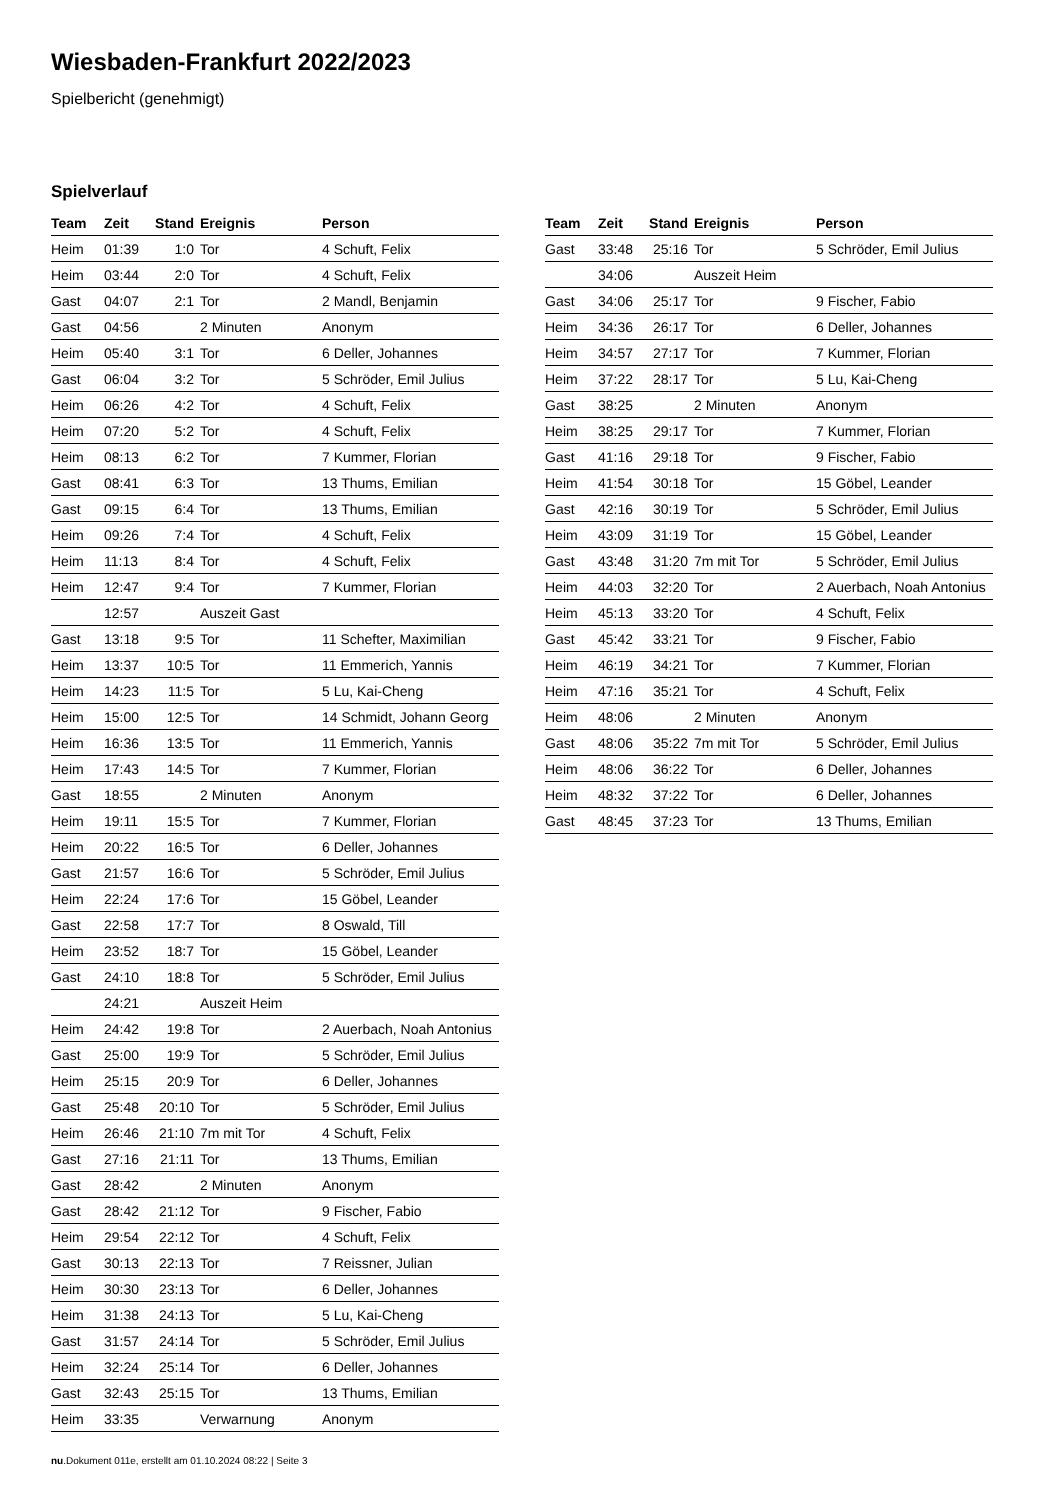Wiesbaden-Frankfurt 2022/2023
Spielbericht (genehmigt)
Spielverlauf
| Team | Zeit | Stand | Ereignis | Person |
| --- | --- | --- | --- | --- |
| Heim | 01:39 | 1:0 | Tor | 4 Schuft, Felix |
| Heim | 03:44 | 2:0 | Tor | 4 Schuft, Felix |
| Gast | 04:07 | 2:1 | Tor | 2 Mandl, Benjamin |
| Gast | 04:56 | | 2 Minuten | Anonym |
| Heim | 05:40 | 3:1 | Tor | 6 Deller, Johannes |
| Gast | 06:04 | 3:2 | Tor | 5 Schröder, Emil Julius |
| Heim | 06:26 | 4:2 | Tor | 4 Schuft, Felix |
| Heim | 07:20 | 5:2 | Tor | 4 Schuft, Felix |
| Heim | 08:13 | 6:2 | Tor | 7 Kummer, Florian |
| Gast | 08:41 | 6:3 | Tor | 13 Thums, Emilian |
| Gast | 09:15 | 6:4 | Tor | 13 Thums, Emilian |
| Heim | 09:26 | 7:4 | Tor | 4 Schuft, Felix |
| Heim | 11:13 | 8:4 | Tor | 4 Schuft, Felix |
| Heim | 12:47 | 9:4 | Tor | 7 Kummer, Florian |
| | 12:57 | | Auszeit Gast | |
| Gast | 13:18 | 9:5 | Tor | 11 Schefter, Maximilian |
| Heim | 13:37 | 10:5 | Tor | 11 Emmerich, Yannis |
| Heim | 14:23 | 11:5 | Tor | 5 Lu, Kai-Cheng |
| Heim | 15:00 | 12:5 | Tor | 14 Schmidt, Johann Georg |
| Heim | 16:36 | 13:5 | Tor | 11 Emmerich, Yannis |
| Heim | 17:43 | 14:5 | Tor | 7 Kummer, Florian |
| Gast | 18:55 | | 2 Minuten | Anonym |
| Heim | 19:11 | 15:5 | Tor | 7 Kummer, Florian |
| Heim | 20:22 | 16:5 | Tor | 6 Deller, Johannes |
| Gast | 21:57 | 16:6 | Tor | 5 Schröder, Emil Julius |
| Heim | 22:24 | 17:6 | Tor | 15 Göbel, Leander |
| Gast | 22:58 | 17:7 | Tor | 8 Oswald, Till |
| Heim | 23:52 | 18:7 | Tor | 15 Göbel, Leander |
| Gast | 24:10 | 18:8 | Tor | 5 Schröder, Emil Julius |
| | 24:21 | | Auszeit Heim | |
| Heim | 24:42 | 19:8 | Tor | 2 Auerbach, Noah Antonius |
| Gast | 25:00 | 19:9 | Tor | 5 Schröder, Emil Julius |
| Heim | 25:15 | 20:9 | Tor | 6 Deller, Johannes |
| Gast | 25:48 | 20:10 | Tor | 5 Schröder, Emil Julius |
| Heim | 26:46 | 21:10 | 7m mit Tor | 4 Schuft, Felix |
| Gast | 27:16 | 21:11 | Tor | 13 Thums, Emilian |
| Gast | 28:42 | | 2 Minuten | Anonym |
| Gast | 28:42 | 21:12 | Tor | 9 Fischer, Fabio |
| Heim | 29:54 | 22:12 | Tor | 4 Schuft, Felix |
| Gast | 30:13 | 22:13 | Tor | 7 Reissner, Julian |
| Heim | 30:30 | 23:13 | Tor | 6 Deller, Johannes |
| Heim | 31:38 | 24:13 | Tor | 5 Lu, Kai-Cheng |
| Gast | 31:57 | 24:14 | Tor | 5 Schröder, Emil Julius |
| Heim | 32:24 | 25:14 | Tor | 6 Deller, Johannes |
| Gast | 32:43 | 25:15 | Tor | 13 Thums, Emilian |
| Heim | 33:35 | | Verwarnung | Anonym |
| Team | Zeit | Stand | Ereignis | Person |
| --- | --- | --- | --- | --- |
| Gast | 33:48 | 25:16 | Tor | 5 Schröder, Emil Julius |
| | 34:06 | | Auszeit Heim | |
| Gast | 34:06 | 25:17 | Tor | 9 Fischer, Fabio |
| Heim | 34:36 | 26:17 | Tor | 6 Deller, Johannes |
| Heim | 34:57 | 27:17 | Tor | 7 Kummer, Florian |
| Heim | 37:22 | 28:17 | Tor | 5 Lu, Kai-Cheng |
| Gast | 38:25 | | 2 Minuten | Anonym |
| Heim | 38:25 | 29:17 | Tor | 7 Kummer, Florian |
| Gast | 41:16 | 29:18 | Tor | 9 Fischer, Fabio |
| Heim | 41:54 | 30:18 | Tor | 15 Göbel, Leander |
| Gast | 42:16 | 30:19 | Tor | 5 Schröder, Emil Julius |
| Heim | 43:09 | 31:19 | Tor | 15 Göbel, Leander |
| Gast | 43:48 | 31:20 | 7m mit Tor | 5 Schröder, Emil Julius |
| Heim | 44:03 | 32:20 | Tor | 2 Auerbach, Noah Antonius |
| Heim | 45:13 | 33:20 | Tor | 4 Schuft, Felix |
| Gast | 45:42 | 33:21 | Tor | 9 Fischer, Fabio |
| Heim | 46:19 | 34:21 | Tor | 7 Kummer, Florian |
| Heim | 47:16 | 35:21 | Tor | 4 Schuft, Felix |
| Heim | 48:06 | | 2 Minuten | Anonym |
| Gast | 48:06 | 35:22 | 7m mit Tor | 5 Schröder, Emil Julius |
| Heim | 48:06 | 36:22 | Tor | 6 Deller, Johannes |
| Heim | 48:32 | 37:22 | Tor | 6 Deller, Johannes |
| Gast | 48:45 | 37:23 | Tor | 13 Thums, Emilian |
nu.Dokument 011e, erstellt am 01.10.2024 08:22 | Seite 3